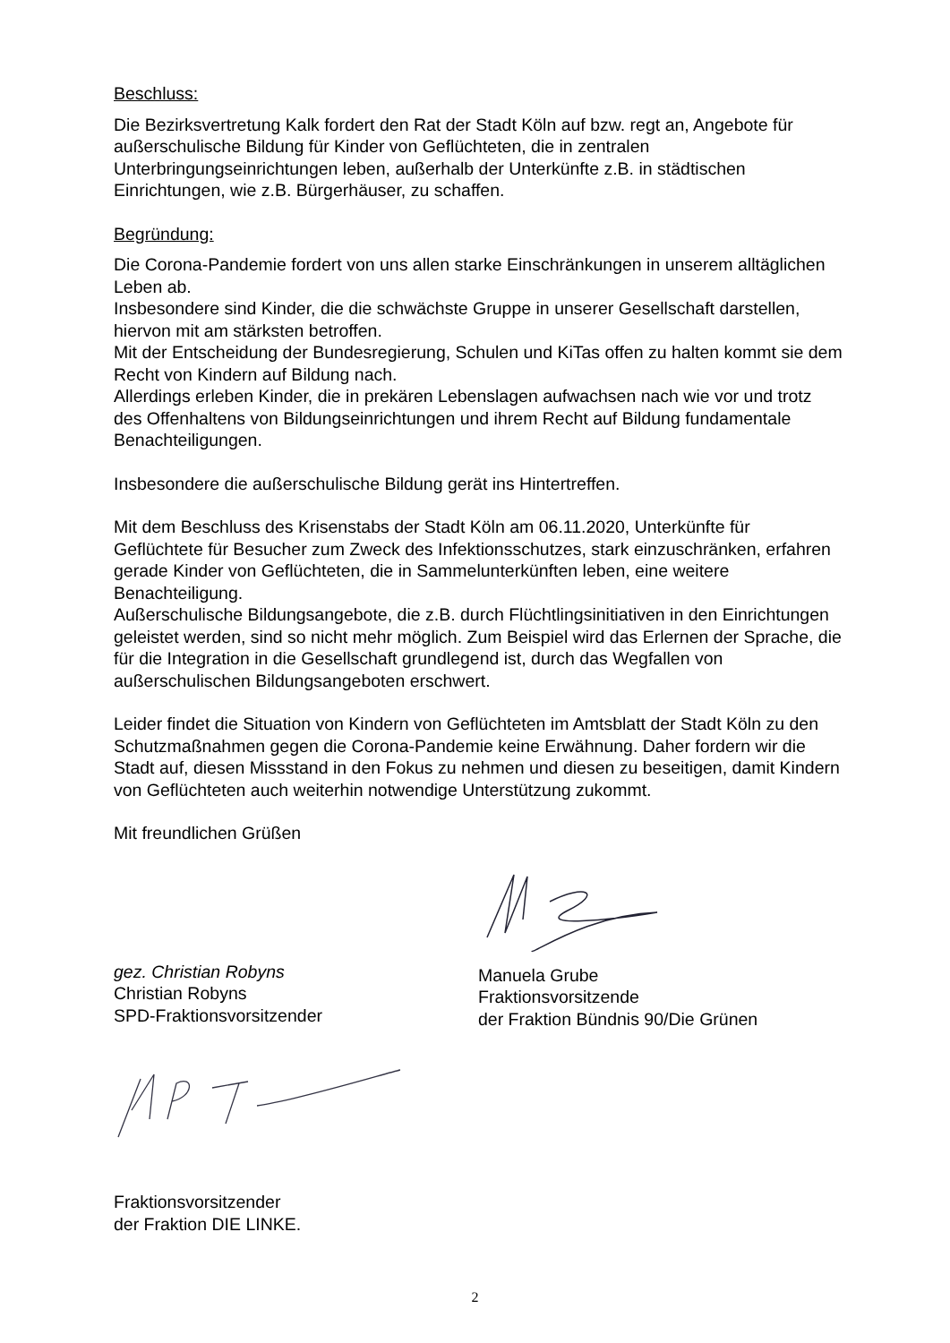Beschluss:
Die Bezirksvertretung Kalk fordert den Rat der Stadt Köln auf bzw. regt an, Angebote für außerschulische Bildung für Kinder von Geflüchteten, die in zentralen Unterbringungseinrichtungen leben, außerhalb der Unterkünfte z.B. in städtischen Einrichtungen, wie z.B. Bürgerhäuser, zu schaffen.
Begründung:
Die Corona-Pandemie fordert von uns allen starke Einschränkungen in unserem alltäglichen Leben ab.
Insbesondere sind Kinder, die die schwächste Gruppe in unserer Gesellschaft darstellen, hiervon mit am stärksten betroffen.
Mit der Entscheidung der Bundesregierung, Schulen und KiTas offen zu halten kommt sie dem Recht von Kindern auf Bildung nach.
Allerdings erleben Kinder, die in prekären Lebenslagen aufwachsen nach wie vor und trotz des Offenhaltens von Bildungseinrichtungen und ihrem Recht auf Bildung fundamentale Benachteiligungen.
Insbesondere die außerschulische Bildung gerät ins Hintertreffen.
Mit dem Beschluss des Krisenstabs der Stadt Köln am 06.11.2020, Unterkünfte für Geflüchtete für Besucher zum Zweck des Infektionsschutzes, stark einzuschränken, erfahren gerade Kinder von Geflüchteten, die in Sammelunterkünften leben, eine weitere Benachteiligung.
Außerschulische Bildungsangebote, die z.B. durch Flüchtlingsinitiativen in den Einrichtungen geleistet werden, sind so nicht mehr möglich. Zum Beispiel wird das Erlernen der Sprache, die für die Integration in die Gesellschaft grundlegend ist, durch das Wegfallen von außerschulischen Bildungsangeboten erschwert.
Leider findet die Situation von Kindern von Geflüchteten im Amtsblatt der Stadt Köln zu den Schutzmaßnahmen gegen die Corona-Pandemie keine Erwähnung. Daher fordern wir die Stadt auf, diesen Missstand in den Fokus zu nehmen und diesen zu beseitigen, damit Kindern von Geflüchteten auch weiterhin notwendige Unterstützung zukommt.
Mit freundlichen Grüßen
gez. Christian Robyns
Christian Robyns
SPD-Fraktionsvorsitzender
Manuela Grube
Fraktionsvorsitzende
der Fraktion Bündnis 90/Die Grünen
Fraktionsvorsitzender
der Fraktion DIE LINKE.
2